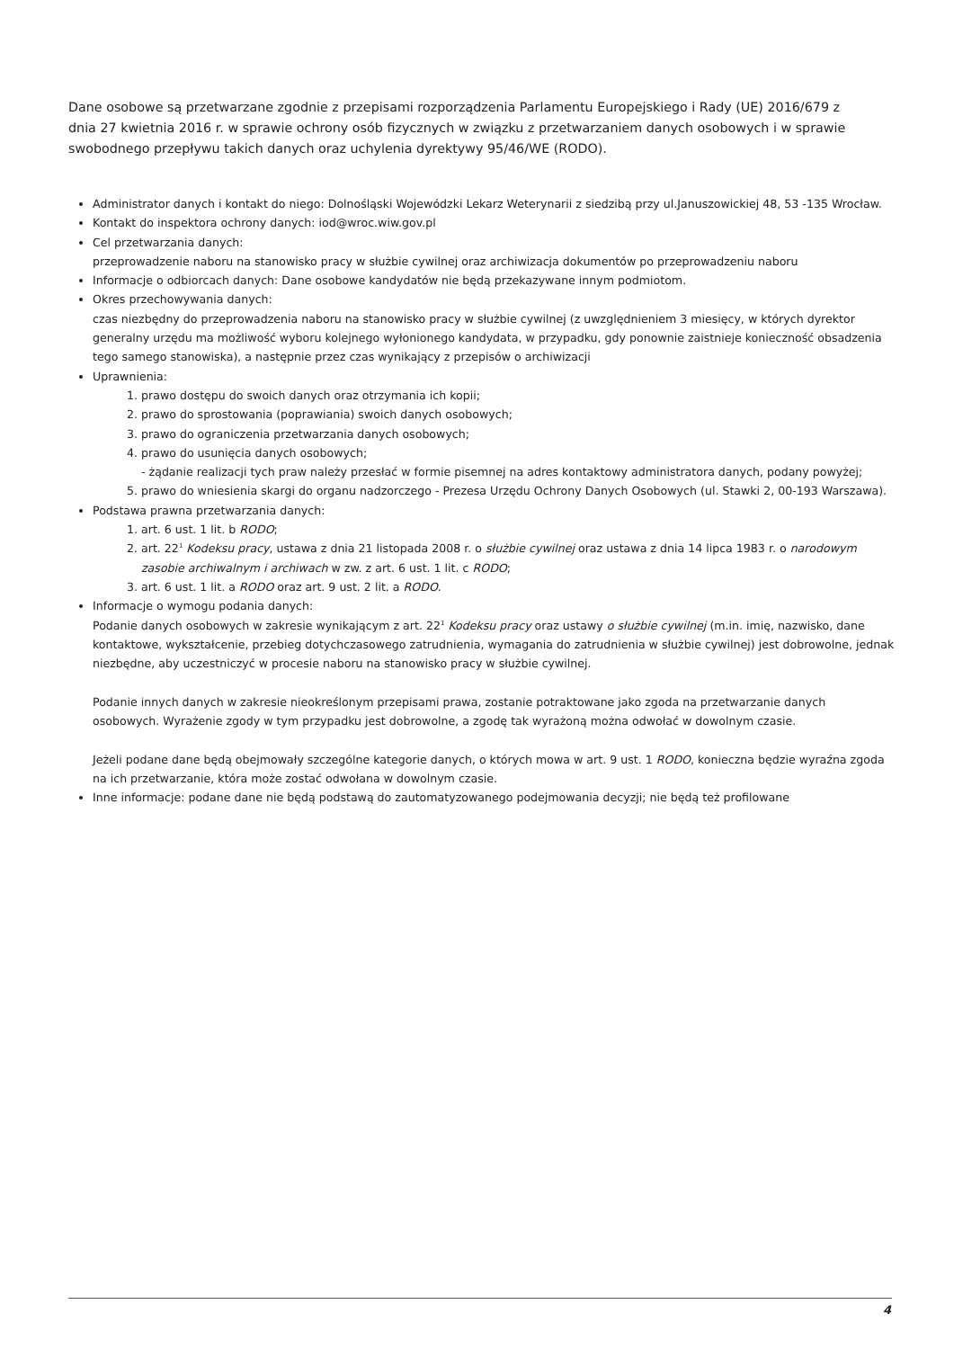Dane osobowe są przetwarzane zgodnie z przepisami rozporządzenia Parlamentu Europejskiego i Rady (UE) 2016/679 z dnia 27 kwietnia 2016 r. w sprawie ochrony osób fizycznych w związku z przetwarzaniem danych osobowych i w sprawie swobodnego przepływu takich danych oraz uchylenia dyrektywy 95/46/WE (RODO).
Administrator danych i kontakt do niego: Dolnośląski Wojewódzki Lekarz Weterynarii z siedzibą przy ul.Januszowickiej 48, 53 -135 Wrocław.
Kontakt do inspektora ochrony danych: iod@wroc.wiw.gov.pl
Cel przetwarzania danych:
przeprowadzenie naboru na stanowisko pracy w służbie cywilnej oraz archiwizacja dokumentów po przeprowadzeniu naboru
Informacje o odbiorcach danych: Dane osobowe kandydatów nie będą przekazywane innym podmiotom.
Okres przechowywania danych:
czas niezbędny do przeprowadzenia naboru na stanowisko pracy w służbie cywilnej (z uwzględnieniem 3 miesięcy, w których dyrektor generalny urzędu ma możliwość wyboru kolejnego wyłonionego kandydata, w przypadku, gdy ponownie zaistnieje konieczność obsadzenia tego samego stanowiska), a następnie przez czas wynikający z przepisów o archiwizacji
Uprawnienia:
1. prawo dostępu do swoich danych oraz otrzymania ich kopii;
2. prawo do sprostowania (poprawiania) swoich danych osobowych;
3. prawo do ograniczenia przetwarzania danych osobowych;
4. prawo do usunięcia danych osobowych;
- żądanie realizacji tych praw należy przesłać w formie pisemnej na adres kontaktowy administratora danych, podany powyżej;
5. prawo do wniesienia skargi do organu nadzorczego - Prezesa Urzędu Ochrony Danych Osobowych (ul. Stawki 2, 00-193 Warszawa).
Podstawa prawna przetwarzania danych:
1. art. 6 ust. 1 lit. b RODO;
2. art. 22<sup>1</sup> Kodeksu pracy, ustawa z dnia 21 listopada 2008 r. o służbie cywilnej oraz ustawa z dnia 14 lipca 1983 r. o narodowym zasobie archiwalnym i archiwach w zw. z art. 6 ust. 1 lit. c RODO;
3. art. 6 ust. 1 lit. a RODO oraz art. 9 ust. 2 lit. a RODO.
Informacje o wymogu podania danych:
Podanie danych osobowych w zakresie wynikającym z art. 22<sup>1</sup> Kodeksu pracy oraz ustawy o służbie cywilnej (m.in. imię, nazwisko, dane kontaktowe, wykształcenie, przebieg dotychczasowego zatrudnienia, wymagania do zatrudnienia w służbie cywilnej) jest dobrowolne, jednak niezbędne, aby uczestniczyć w procesie naboru na stanowisko pracy w służbie cywilnej.
Podanie innych danych w zakresie nieokreślonym przepisami prawa, zostanie potraktowane jako zgoda na przetwarzanie danych osobowych. Wyrażenie zgody w tym przypadku jest dobrowolne, a zgodę tak wyrażoną można odwołać w dowolnym czasie.
Jeżeli podane dane będą obejmowały szczególne kategorie danych, o których mowa w art. 9 ust. 1 RODO, konieczna będzie wyraźna zgoda na ich przetwarzanie, która może zostać odwołana w dowolnym czasie.
Inne informacje: podane dane nie będą podstawą do zautomatyzowanego podejmowania decyzji; nie będą też profilowane
4